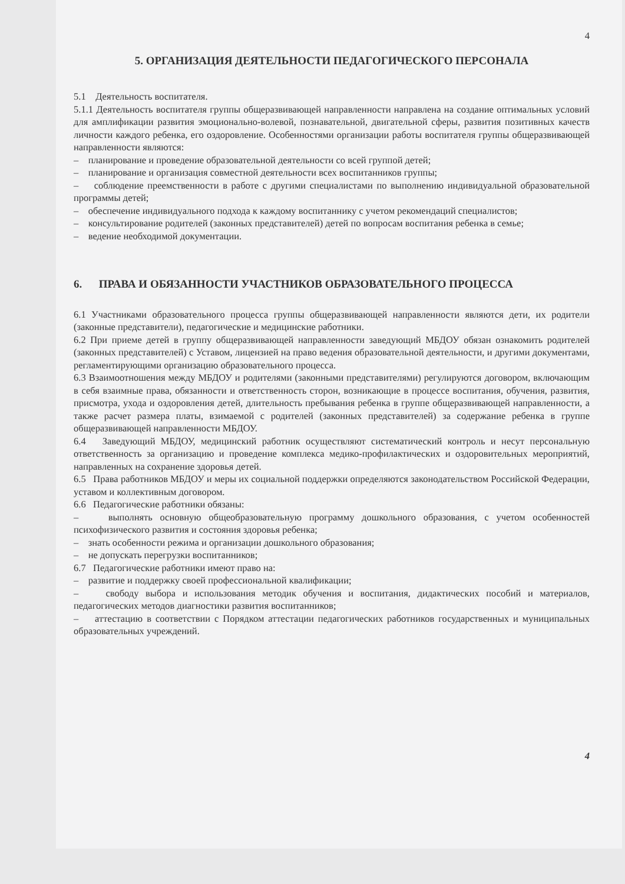4
5. ОРГАНИЗАЦИЯ ДЕЯТЕЛЬНОСТИ ПЕДАГОГИЧЕСКОГО ПЕРСОНАЛА
5.1 Деятельность воспитателя.
5.1.1 Деятельность воспитателя группы общеразвивающей направленности направлена на создание оптимальных условий для амплификации развития эмоционально-волевой, познавательной, двигательной сферы, развития позитивных качеств личности каждого ребенка, его оздоровление. Особенностями организации работы воспитателя группы общеразвивающей направленности являются:
– планирование и проведение образовательной деятельности со всей группой детей;
– планирование и организация совместной деятельности всех воспитанников группы;
– соблюдение преемственности в работе с другими специалистами по выполнению индивидуальной образовательной программы детей;
– обеспечение индивидуального подхода к каждому воспитаннику с учетом рекомендаций специалистов;
– консультирование родителей (законных представителей) детей по вопросам воспитания ребенка в семье;
– ведение необходимой документации.
6. ПРАВА И ОБЯЗАННОСТИ УЧАСТНИКОВ ОБРАЗОВАТЕЛЬНОГО ПРОЦЕССА
6.1 Участниками образовательного процесса группы общеразвивающей направленности являются дети, их родители (законные представители), педагогические и медицинские работники.
6.2 При приеме детей в группу общеразвивающей направленности заведующий МБДОУ обязан ознакомить родителей (законных представителей) с Уставом, лицензией на право ведения образовательной деятельности, и другими документами, регламентирующими организацию образовательного процесса.
6.3 Взаимоотношения между МБДОУ и родителями (законными представителями) регулируются договором, включающим в себя взаимные права, обязанности и ответственность сторон, возникающие в процессе воспитания, обучения, развития, присмотра, ухода и оздоровления детей, длительность пребывания ребенка в группе общеразвивающей направленности, а также расчет размера платы, взимаемой с родителей (законных представителей) за содержание ребенка в группе общеразвивающей направленности МБДОУ.
6.4 Заведующий МБДОУ, медицинский работник осуществляют систематический контроль и несут персональную ответственность за организацию и проведение комплекса медико-профилактических и оздоровительных мероприятий, направленных на сохранение здоровья детей.
6.5 Права работников МБДОУ и меры их социальной поддержки определяются законодательством Российской Федерации, уставом и коллективным договором.
6.6 Педагогические работники обязаны:
– выполнять основную общеобразовательную программу дошкольного образования, с учетом особенностей психофизического развития и состояния здоровья ребенка;
– знать особенности режима и организации дошкольного образования;
– не допускать перегрузки воспитанников;
6.7 Педагогические работники имеют право на:
– развитие и поддержку своей профессиональной квалификации;
– свободу выбора и использования методик обучения и воспитания, дидактических пособий и материалов, педагогических методов диагностики развития воспитанников;
– аттестацию в соответствии с Порядком аттестации педагогических работников государственных и муниципальных образовательных учреждений.
4